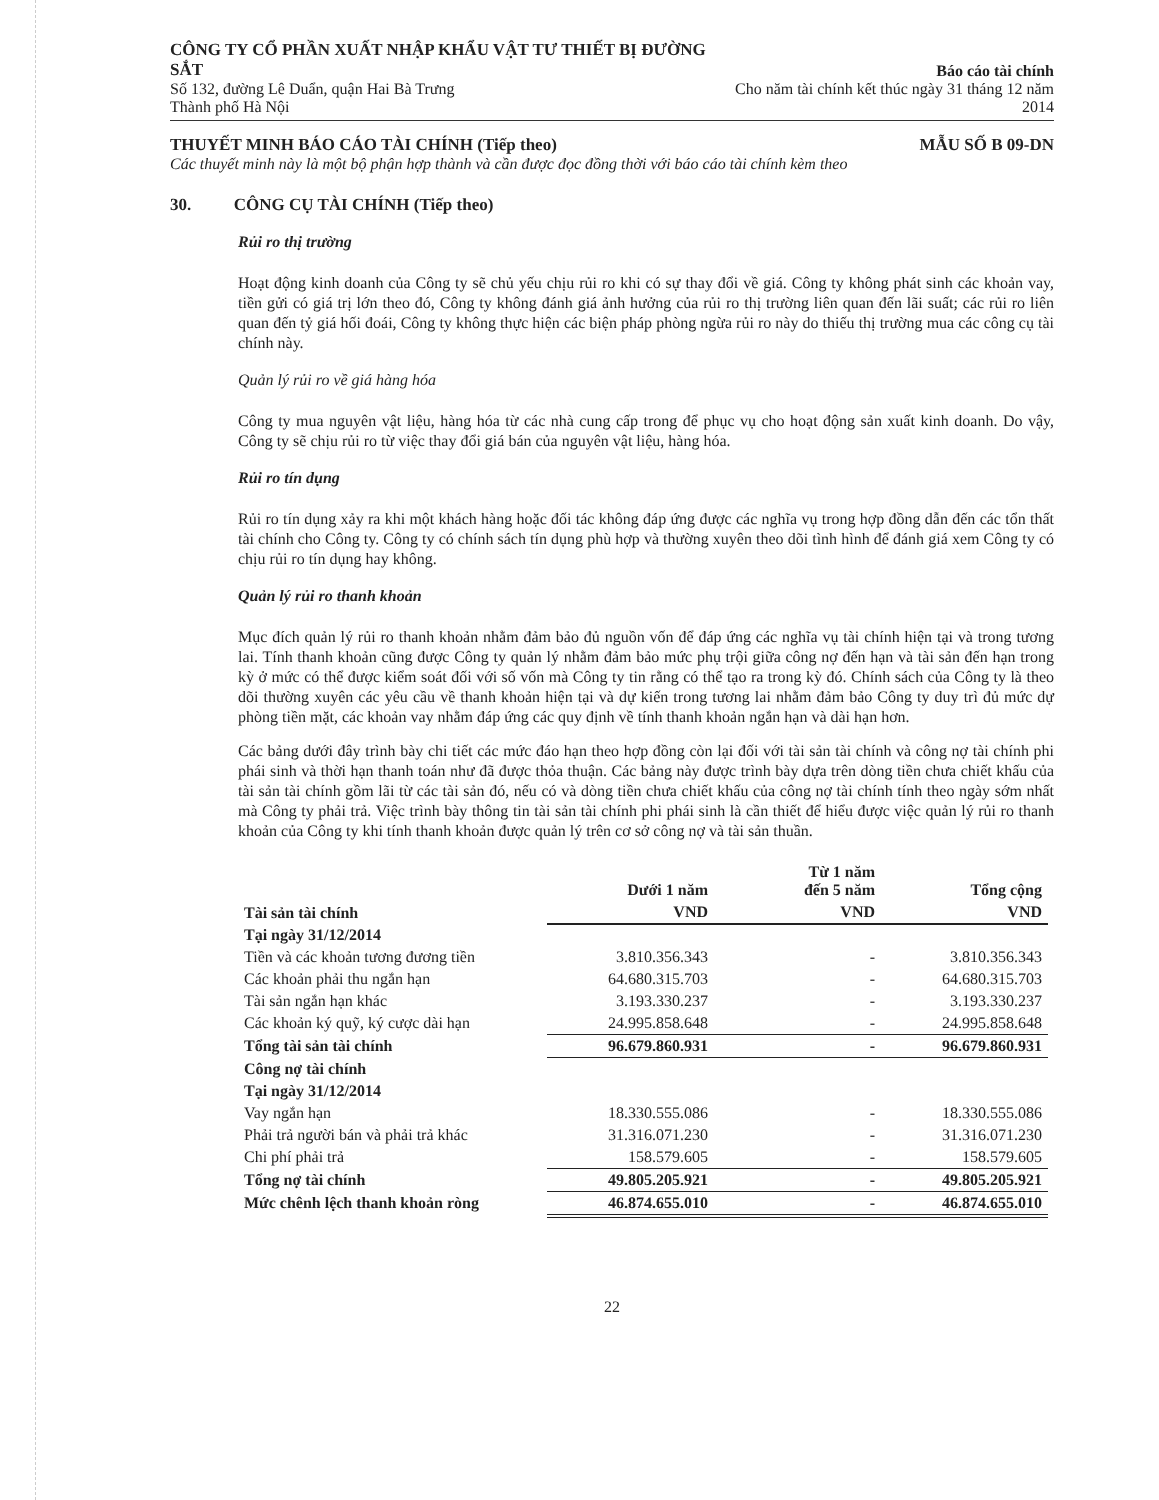CÔNG TY CỔ PHẦN XUẤT NHẬP KHẨU VẬT TƯ THIẾT BỊ ĐƯỜNG SẮT
Số 132, đường Lê Duẩn, quận Hai Bà Trưng
Thành phố Hà Nội
Báo cáo tài chính
Cho năm tài chính kết thúc ngày 31 tháng 12 năm 2014
THUYẾT MINH BÁO CÁO TÀI CHÍNH (Tiếp theo)
MẪU SỐ B 09-DN
Các thuyết minh này là một bộ phận hợp thành và cần được đọc đồng thời với báo cáo tài chính kèm theo
30. CÔNG CỤ TÀI CHÍNH (Tiếp theo)
Rủi ro thị trường
Hoạt động kinh doanh của Công ty sẽ chủ yếu chịu rủi ro khi có sự thay đổi về giá. Công ty không phát sinh các khoản vay, tiền gửi có giá trị lớn theo đó, Công ty không đánh giá ảnh hưởng của rủi ro thị trường liên quan đến lãi suất; các rủi ro liên quan đến tỷ giá hối đoái, Công ty không thực hiện các biện pháp phòng ngừa rủi ro này do thiếu thị trường mua các công cụ tài chính này.
Quản lý rủi ro về giá hàng hóa
Công ty mua nguyên vật liệu, hàng hóa từ các nhà cung cấp trong để phục vụ cho hoạt động sản xuất kinh doanh. Do vậy, Công ty sẽ chịu rủi ro từ việc thay đổi giá bán của nguyên vật liệu, hàng hóa.
Rủi ro tín dụng
Rủi ro tín dụng xảy ra khi một khách hàng hoặc đối tác không đáp ứng được các nghĩa vụ trong hợp đồng dẫn đến các tổn thất tài chính cho Công ty. Công ty có chính sách tín dụng phù hợp và thường xuyên theo dõi tình hình để đánh giá xem Công ty có chịu rủi ro tín dụng hay không.
Quản lý rủi ro thanh khoản
Mục đích quản lý rủi ro thanh khoản nhằm đảm bảo đủ nguồn vốn để đáp ứng các nghĩa vụ tài chính hiện tại và trong tương lai. Tính thanh khoản cũng được Công ty quản lý nhằm đảm bảo mức phụ trội giữa công nợ đến hạn và tài sản đến hạn trong kỳ ở mức có thể được kiểm soát đối với số vốn mà Công ty tin rằng có thể tạo ra trong kỳ đó. Chính sách của Công ty là theo dõi thường xuyên các yêu cầu về thanh khoản hiện tại và dự kiến trong tương lai nhằm đảm bảo Công ty duy trì đủ mức dự phòng tiền mặt, các khoản vay nhằm đáp ứng các quy định về tính thanh khoản ngắn hạn và dài hạn hơn.
Các bảng dưới đây trình bày chi tiết các mức đáo hạn theo hợp đồng còn lại đối với tài sản tài chính và công nợ tài chính phi phái sinh và thời hạn thanh toán như đã được thỏa thuận. Các bảng này được trình bày dựa trên dòng tiền chưa chiết khấu của tài sản tài chính gồm lãi từ các tài sản đó, nếu có và dòng tiền chưa chiết khấu của công nợ tài chính tính theo ngày sớm nhất mà Công ty phải trả. Việc trình bày thông tin tài sản tài chính phi phái sinh là cần thiết để hiểu được việc quản lý rủi ro thanh khoản của Công ty khi tính thanh khoản được quản lý trên cơ sở công nợ và tài sản thuần.
| | Dưới 1 năm | Từ 1 năm đến 5 năm | Tổng cộng |
| --- | --- | --- | --- |
| Tài sản tài chính | VND | VND | VND |
| Tại ngày 31/12/2014 | | | |
| Tiền và các khoản tương đương tiền | 3.810.356.343 | - | 3.810.356.343 |
| Các khoản phải thu ngắn hạn | 64.680.315.703 | - | 64.680.315.703 |
| Tài sản ngắn hạn khác | 3.193.330.237 | - | 3.193.330.237 |
| Các khoản ký quỹ, ký cược dài hạn | 24.995.858.648 | - | 24.995.858.648 |
| Tổng tài sản tài chính | 96.679.860.931 | - | 96.679.860.931 |
| Công nợ tài chính | | | |
| Tại ngày 31/12/2014 | | | |
| Vay ngắn hạn | 18.330.555.086 | - | 18.330.555.086 |
| Phải trả người bán và phải trả khác | 31.316.071.230 | - | 31.316.071.230 |
| Chi phí phải trả | 158.579.605 | - | 158.579.605 |
| Tổng nợ tài chính | 49.805.205.921 | - | 49.805.205.921 |
| Mức chênh lệch thanh khoản ròng | 46.874.655.010 | - | 46.874.655.010 |
22